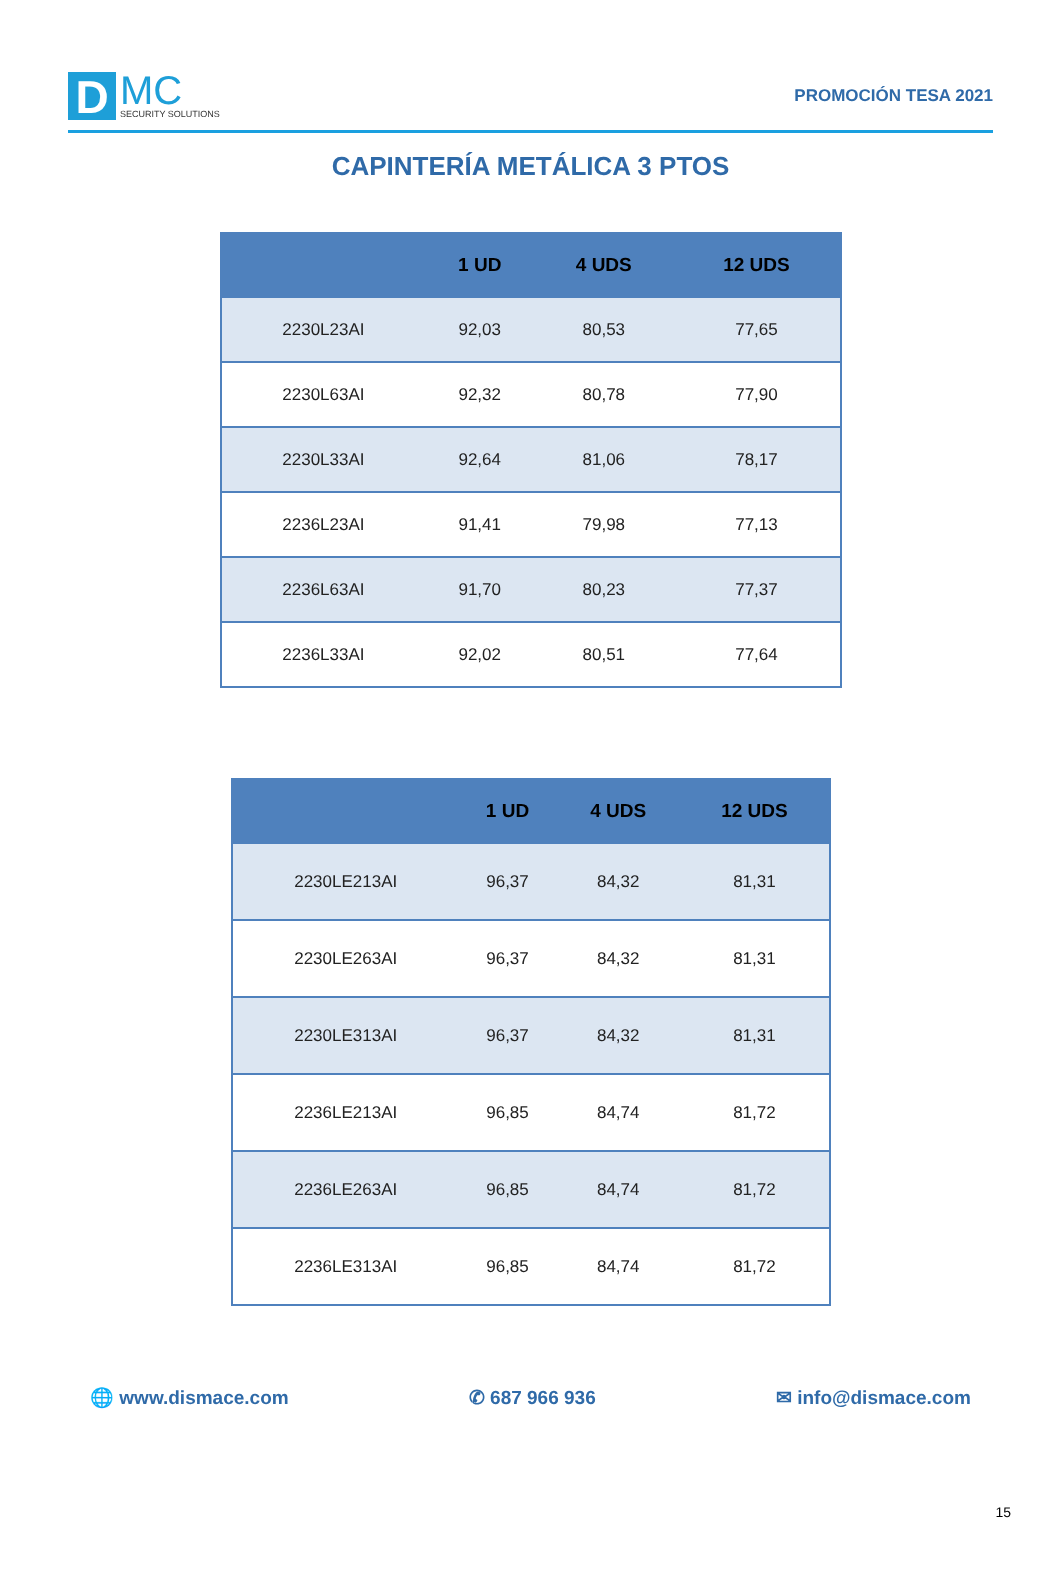D
MC
SECURITY SOLUTIONS
PROMOCIÓN TESA 2021
CAPINTERÍA METÁLICA 3 PTOS
| | 1 UD | 4 UDS | 12 UDS |
| --- | --- | --- | --- |
| 2230L23AI | 92,03 | 80,53 | 77,65 |
| 2230L63AI | 92,32 | 80,78 | 77,90 |
| 2230L33AI | 92,64 | 81,06 | 78,17 |
| 2236L23AI | 91,41 | 79,98 | 77,13 |
| 2236L63AI | 91,70 | 80,23 | 77,37 |
| 2236L33AI | 92,02 | 80,51 | 77,64 |
| | 1 UD | 4 UDS | 12 UDS |
| --- | --- | --- | --- |
| 2230LE213AI | 96,37 | 84,32 | 81,31 |
| 2230LE263AI | 96,37 | 84,32 | 81,31 |
| 2230LE313AI | 96,37 | 84,32 | 81,31 |
| 2236LE213AI | 96,85 | 84,74 | 81,72 |
| 2236LE263AI | 96,85 | 84,74 | 81,72 |
| 2236LE313AI | 96,85 | 84,74 | 81,72 |
🌐 www.dismace.com ✆ 687 966 936 ✉ info@dismace.com
15